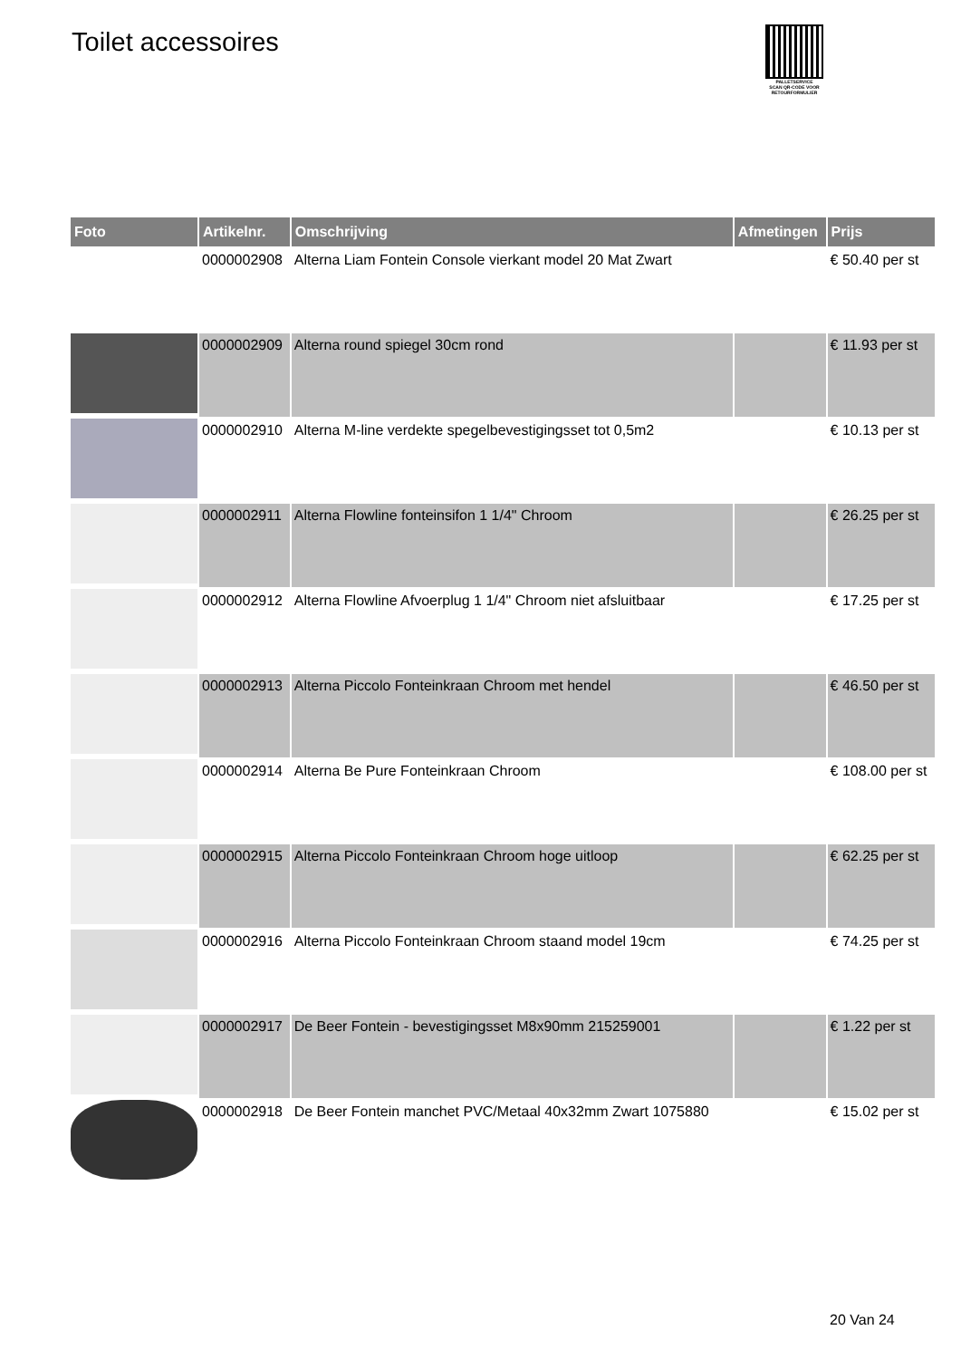Toilet accessoires
PALLETSERVICE
SCAN QR-CODE VOOR RETOURFORMULIER
| Foto | Artikelnr. | Omschrijving | Afmetingen | Prijs |
| --- | --- | --- | --- | --- |
| | 0000002908 | Alterna Liam Fontein Console vierkant model 20 Mat Zwart | | € 50.40 per st |
| | 0000002909 | Alterna round spiegel 30cm rond | | € 11.93 per st |
| | 0000002910 | Alterna M-line verdekte spegelbevestigingsset tot 0,5m2 | | € 10.13 per st |
| | 0000002911 | Alterna Flowline fonteinsifon 1 1/4" Chroom | | € 26.25 per st |
| | 0000002912 | Alterna Flowline Afvoerplug 1 1/4" Chroom niet afsluitbaar | | € 17.25 per st |
| | 0000002913 | Alterna Piccolo Fonteinkraan Chroom met hendel | | € 46.50 per st |
| | 0000002914 | Alterna Be Pure Fonteinkraan Chroom | | € 108.00 per st |
| | 0000002915 | Alterna Piccolo Fonteinkraan Chroom hoge uitloop | | € 62.25 per st |
| | 0000002916 | Alterna Piccolo Fonteinkraan Chroom staand model 19cm | | € 74.25 per st |
| | 0000002917 | De Beer Fontein - bevestigingsset M8x90mm 215259001 | | € 1.22 per st |
| | 0000002918 | De Beer Fontein manchet PVC/Metaal 40x32mm Zwart 1075880 | | € 15.02 per st |
20 Van 24